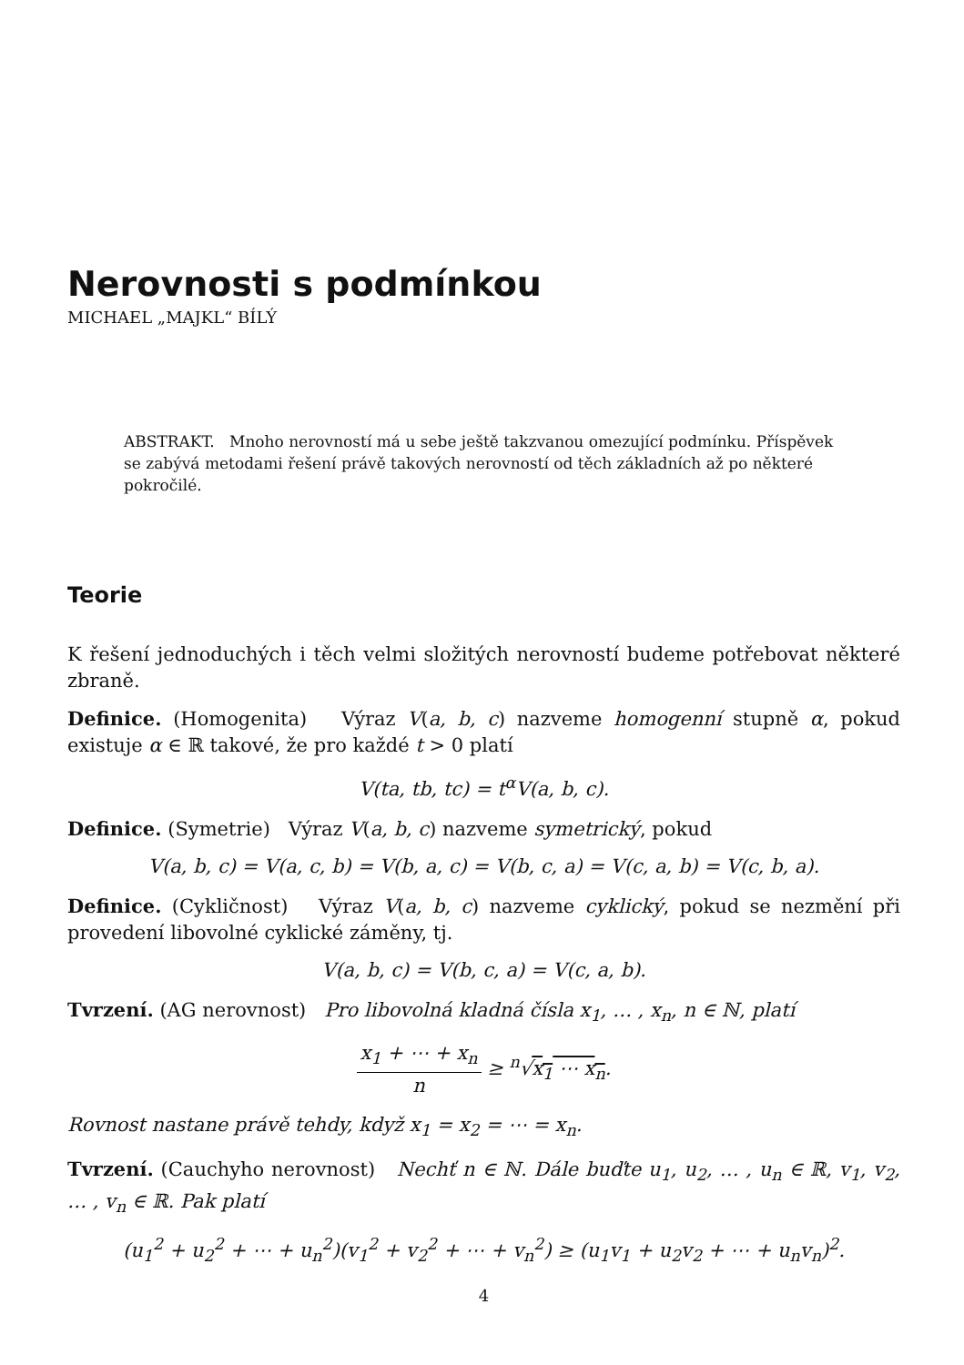Nerovnosti s podmínkou
MICHAEL „MAJKL“ BÍLÝ
ABSTRAKT. Mnoho nerovností má u sebe ještě takzvanou omezující podmínku. Příspěvek se zabývá metodami řešení právě takových nerovností od těch základních až po některé pokročilé.
Teorie
K řešení jednoduchých i těch velmi složitých nerovností budeme potřebovat některé zbraně.
Definice. (Homogenita) Výraz V(a, b, c) nazveme homogenní stupně α, pokud existuje α ∈ ℝ takové, že pro každé t > 0 platí
V(ta, tb, tc) = t<sup>α</sup>V(a, b, c).
Definice. (Symetrie) Výraz V(a, b, c) nazveme symetrický, pokud
V(a, b, c) = V(a, c, b) = V(b, a, c) = V(b, c, a) = V(c, a, b) = V(c, b, a).
Definice. (Cykličnost) Výraz V(a, b, c) nazveme cyklický, pokud se nezmění při provedení libovolné cyklické záměny, tj.
V(a, b, c) = V(b, c, a) = V(c, a, b).
Tvrzení. (AG nerovnost) Pro libovolná kladná čísla x<sub>1</sub>, … , x<sub>n</sub>, n ∈ ℕ, platí
x<sub>1</sub> + ⋯ + x<sub>n</sub> n ≥ <sup>n</sup>√x<sub>1</sub> ⋯ x<sub>n</sub>.
Rovnost nastane právě tehdy, když x<sub>1</sub> = x<sub>2</sub> = ⋯ = x<sub>n</sub>.
Tvrzení. (Cauchyho nerovnost) Nechť n ∈ ℕ. Dále buďte u<sub>1</sub>, u<sub>2</sub>, … , u<sub>n</sub> ∈ ℝ, v<sub>1</sub>, v<sub>2</sub>, … , v<sub>n</sub> ∈ ℝ. Pak platí
(u<sub>1</sub><sup>2</sup> + u<sub>2</sub><sup>2</sup> + ⋯ + u<sub>n</sub><sup>2</sup>)(v<sub>1</sub><sup>2</sup> + v<sub>2</sub><sup>2</sup> + ⋯ + v<sub>n</sub><sup>2</sup>) ≥ (u<sub>1</sub>v<sub>1</sub> + u<sub>2</sub>v<sub>2</sub> + ⋯ + u<sub>n</sub>v<sub>n</sub>)<sup>2</sup>.
4